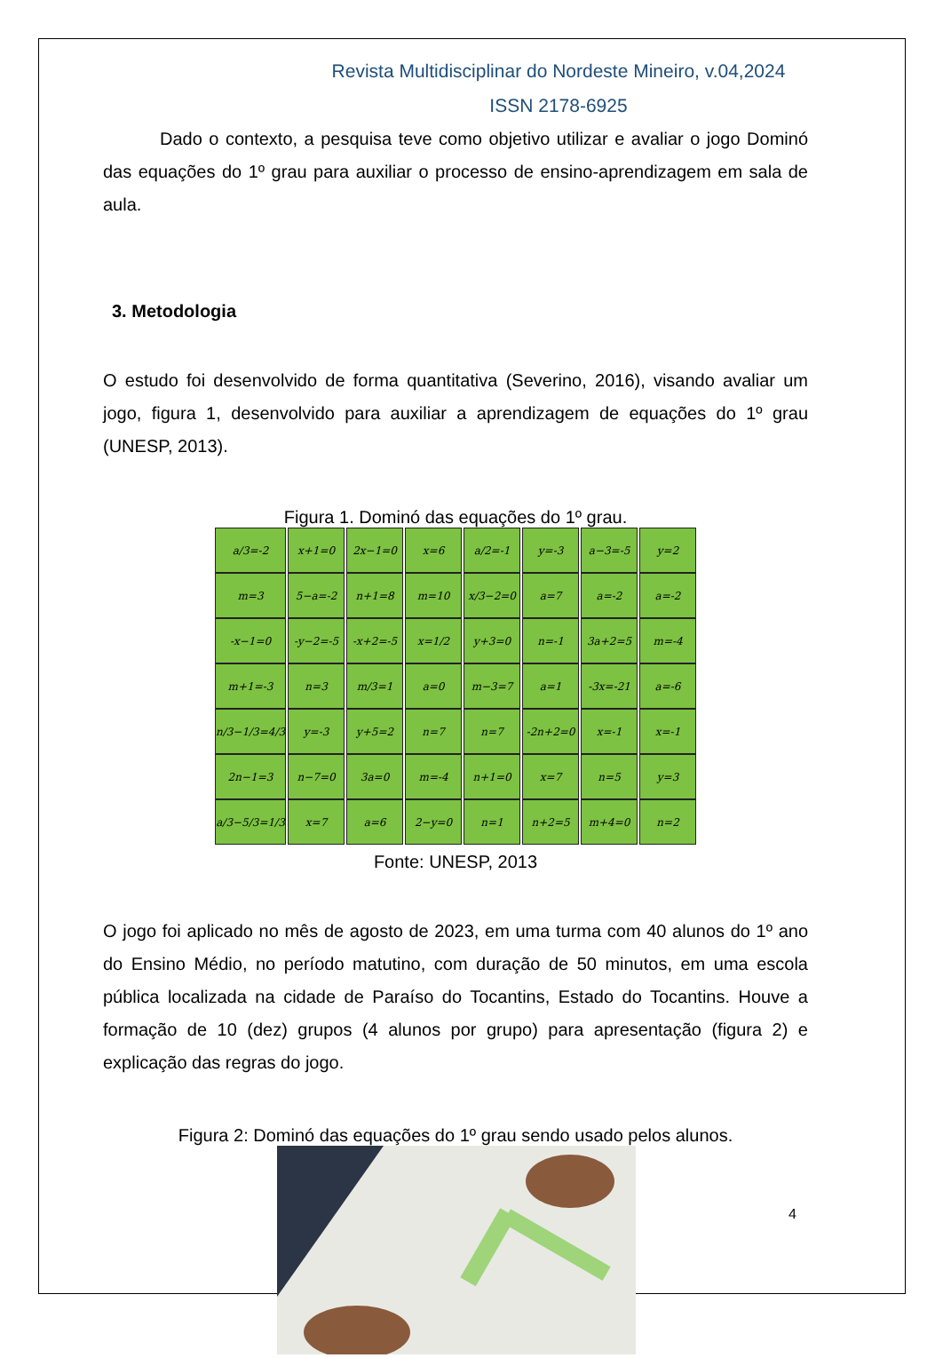Revista Multidisciplinar do Nordeste Mineiro, v.04,2024
ISSN 2178-6925
Dado o contexto, a pesquisa teve como objetivo utilizar e avaliar o jogo Dominó das equações do 1º grau para auxiliar o processo de ensino-aprendizagem em sala de aula.
3. Metodologia
O estudo foi desenvolvido de forma quantitativa (Severino, 2016), visando avaliar um jogo, figura 1, desenvolvido para auxiliar a aprendizagem de equações do 1º grau (UNESP, 2013).
Figura 1. Dominó das equações do 1º grau.
| a/3=-2 | x+1=0 | 2x−1=0 | x=6 | a/2=-1 | y=-3 | a−3=-5 | y=2 |
| m=3 | 5−a=-2 | n+1=8 | m=10 | x/3−2=0 | a=7 | a=-2 | a=-2 |
| -x−1=0 | -y−2=-5 | -x+2=-5 | x=1/2 | y+3=0 | n=-1 | 3a+2=5 | m=-4 |
| m+1=-3 | n=3 | m/3=1 | a=0 | m−3=7 | a=1 | -3x=-21 | a=-6 |
| n/3−1/3=4/3 | y=-3 | y+5=2 | n=7 | n=7 | -2n+2=0 | x=-1 | x=-1 |
| 2n−1=3 | n−7=0 | 3a=0 | m=-4 | n+1=0 | x=7 | n=5 | y=3 |
| a/3−5/3=1/3 | x=7 | a=6 | 2−y=0 | n=1 | n+2=5 | m+4=0 | n=2 |
Fonte: UNESP, 2013
O jogo foi aplicado no mês de agosto de 2023, em uma turma com 40 alunos do 1º ano do Ensino Médio, no período matutino, com duração de 50 minutos, em uma escola pública localizada na cidade de Paraíso do Tocantins, Estado do Tocantins. Houve a formação de 10 (dez) grupos (4 alunos por grupo) para apresentação (figura 2) e explicação das regras do jogo.
Figura 2: Dominó das equações do 1º grau sendo usado pelos alunos.
4